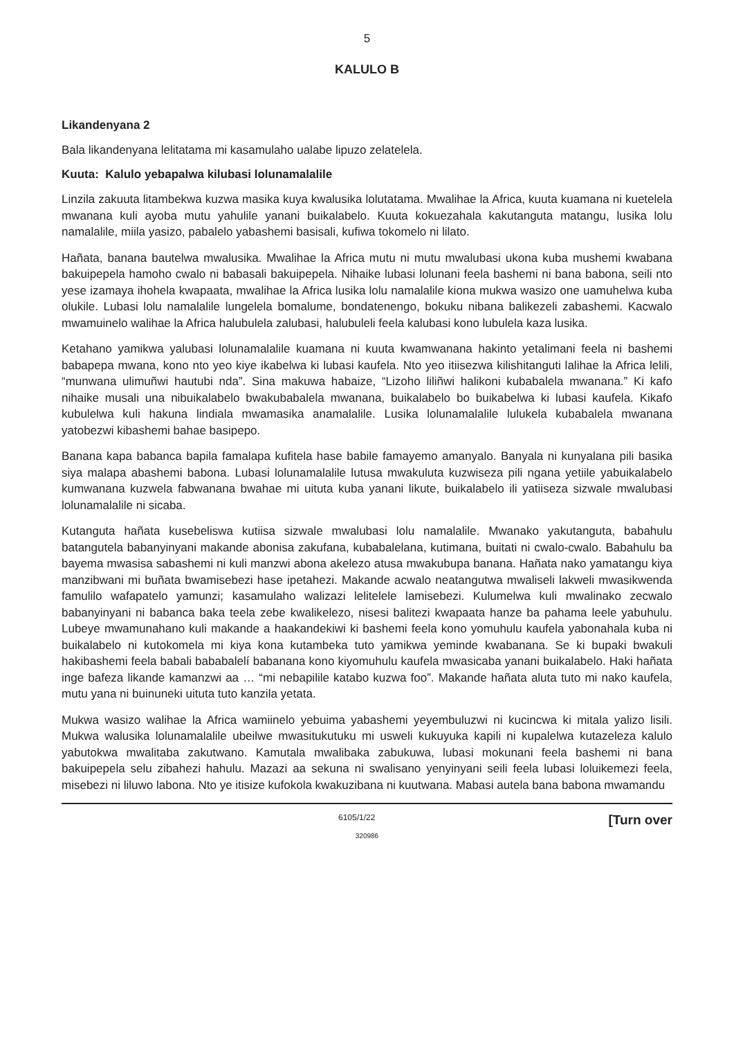5
KALULO B
Likandenyana 2
Bala likandenyana lelitatama mi kasamulaho ualabe lipuzo zelatelela.
Kuuta: Kalulo yebapalwa kilubasi lolunamalalile
Linzila zakuuta litambekwa kuzwa masika kuya kwalusika lolutatama. Mwalihae la Africa, kuuta kuamana ni kuetelela mwanana kuli ayoba mutu yahulile yanani buikalabelo. Kuuta kokuezahala kakutanguta matangu, lusika lolu namalalile, miila yasizo, pabalelo yabashemi basisali, kufiwa tokomelo ni lilato.
Hañata, banana bautelwa mwalusika. Mwalihae la Africa mutu ni mutu mwalubasi ukona kuba mushemi kwabana bakuipepela hamoho cwalo ni babasali bakuipepela. Nihaike lubasi lolunani feela bashemi ni bana babona, seili nto yese izamaya ihohela kwapaata, mwalihae la Africa lusika lolu namalalile kiona mukwa wasizo one uamuhelwa kuba olukile. Lubasi lolu namalalile lungelela bomalume, bondatenengo, bokuku nibana balikezeli zabashemi. Kacwalo mwamuinelo walihae la Africa halubulela zalubasi, halubuleli feela kalubasi kono lubulela kaza lusika.
Ketahano yamikwa yalubasi lolunamalalile kuamana ni kuuta kwamwanana hakinto yetalimani feela ni bashemi babapepa mwana, kono nto yeo kiye ikabelwa ki lubasi kaufela. Nto yeo itiisezwa kilishitanguti lalihae la Africa lelili, “munwana ulimuñwi hautubi nda”. Sina makuwa habaize, “Lizoho liliñwi halikoni kubabalela mwanana.” Ki kafo nihaike musali una nibuikalabelo bwakubabalela mwanana, buikalabelo bo buikabelwa ki lubasi kaufela. Kikafo kubulelwa kuli hakuna lindiala mwamasika anamalalile. Lusika lolunamalalile lulukela kubabalela mwanana yatobezwi kibashemi bahae basipepo.
Banana kapa babanca bapila famalapa kufitela hase babile famayemo amanyalo. Banyala ni kunyalana pili basika siya malapa abashemi babona. Lubasi lolunamalalile lutusa mwakuluta kuzwiseza pili ngana yetiile yabuikalabelo kumwanana kuzwela fabwanana bwahae mi uituta kuba yanani likute, buikalabelo ili yatiiseza sizwale mwalubasi lolunamalalile ni sicaba.
Kutanguta hañata kusebeliswa kutiisa sizwale mwalubasi lolu namalalile. Mwanako yakutanguta, babahulu batangutela babanyinyani makande abonisa zakufana, kubabalelana, kutimana, buitati ni cwalo-cwalo. Babahulu ba bayema mwasisa sabashemi ni kuli manzwi abona akelezo atusa mwakubupa banana. Hañata nako yamatangu kiya manzibwani mi buñata bwamisebezi hase ipetahezi. Makande acwalo neatangutwa mwaliseli lakweli mwasikwenda famulilo wafapatelo yamunzi; kasamulaho walizazi lelitelele lamisebezi. Kulumelwa kuli mwalinako zecwalo babanyinyani ni babanca baka teela zebe kwalikelezo, nisesi balitezi kwapaata hanze ba pahama leele yabuhulu. Lubeye mwamunahano kuli makande a haakandekiwi ki bashemi feela kono yomuhulu kaufela yabonahala kuba ni buikalabelo ni kutokomela mi kiya kona kutambeka tuto yamikwa yeminde kwabanana. Se ki bupaki bwakuli hakibashemi feela babali bababalelí babanana kono kiyomuhulu kaufela mwasicaba yanani buikalabelo. Haki hañata inge bafeza likande kamanzwi aa … “mi nebapilile katabo kuzwa foo”. Makande hañata aluta tuto mi nako kaufela, mutu yana ni buinuneki uituta tuto kanzila yetata.
Mukwa wasizo walihae la Africa wamiinelo yebuima yabashemi yeyembuluzwi ni kucincwa ki mitala yalizo lisili. Mukwa walusika lolunamalalile ubeilwe mwasitukutuku mi usweli kukuyuka kapili ni kupalelwa kutazeleza kalulo yabutokwa mwalitaba zakutwano. Kamutala mwalibaka zabukuwa, lubasi mokunani feela bashemi ni bana bakuipepela selu zibahezi hahulu. Mazazi aa sekuna ni swalisano yenyinyani seili feela lubasi loluikemezi feela, misebezi ni liluwo labona. Nto ye itisize kufokola kwakuzibana ni kuutwana. Mabasi autela bana babona mwamandu
6105/1/22 [Turn over
320986